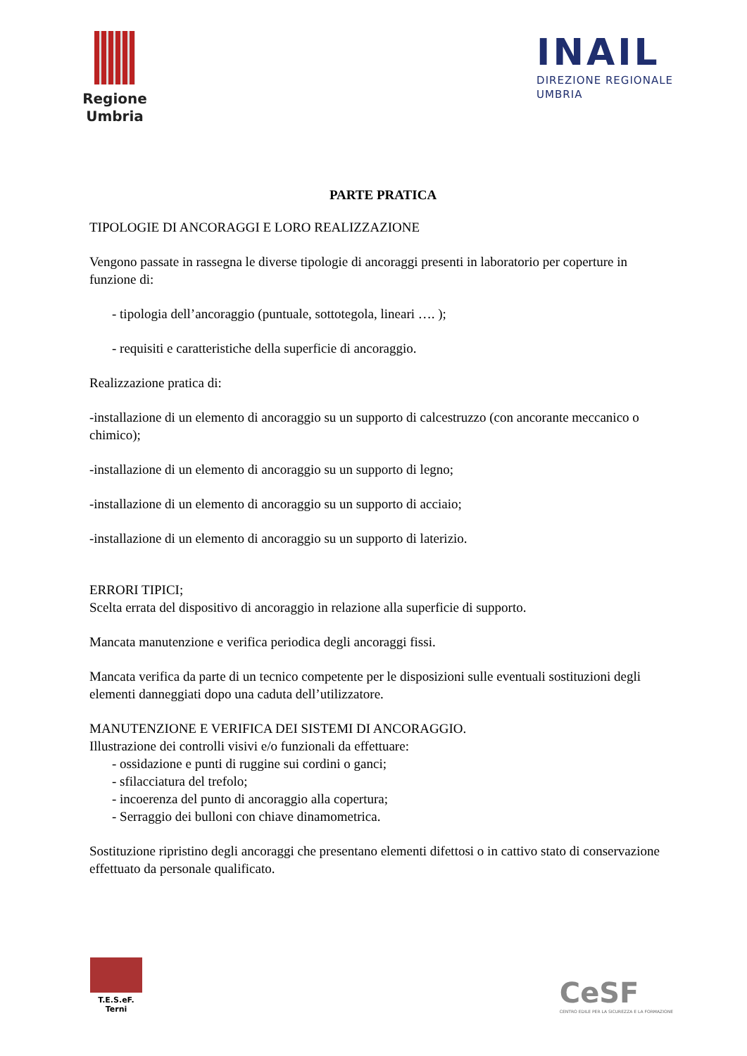Regione
Umbria
INAIL
DIREZIONE REGIONALE
UMBRIA
PARTE PRATICA
TIPOLOGIE DI ANCORAGGI E LORO REALIZZAZIONE
Vengono passate in rassegna le diverse tipologie di ancoraggi presenti in laboratorio per coperture in funzione di:
- tipologia dell’ancoraggio (puntuale, sottotegola, lineari …. );
- requisiti e caratteristiche della superficie di ancoraggio.
Realizzazione pratica di:
-installazione di un elemento di ancoraggio su un supporto di calcestruzzo (con ancorante meccanico o chimico);
-installazione di un elemento di ancoraggio su un supporto di legno;
-installazione di un elemento di ancoraggio su un supporto di acciaio;
-installazione di un elemento di ancoraggio su un supporto di laterizio.
ERRORI TIPICI;
Scelta errata del dispositivo di ancoraggio in relazione alla superficie di supporto.
Mancata manutenzione e verifica periodica degli ancoraggi fissi.
Mancata verifica da parte di un tecnico competente per le disposizioni sulle eventuali sostituzioni degli elementi danneggiati dopo una caduta dell’utilizzatore.
MANUTENZIONE E VERIFICA DEI SISTEMI DI ANCORAGGIO.
Illustrazione dei controlli visivi e/o funzionali da effettuare:
- ossidazione e punti di ruggine sui cordini o ganci;
- sfilacciatura del trefolo;
- incoerenza del punto di ancoraggio alla copertura;
- Serraggio dei bulloni con chiave dinamometrica.
Sostituzione ripristino degli ancoraggi che presentano elementi difettosi o in cattivo stato di conservazione effettuato da personale qualificato.
T.E.S.eF.
Terni
CeSF
CENTRO EDILE PER LA SICUREZZA E LA FORMAZIONE